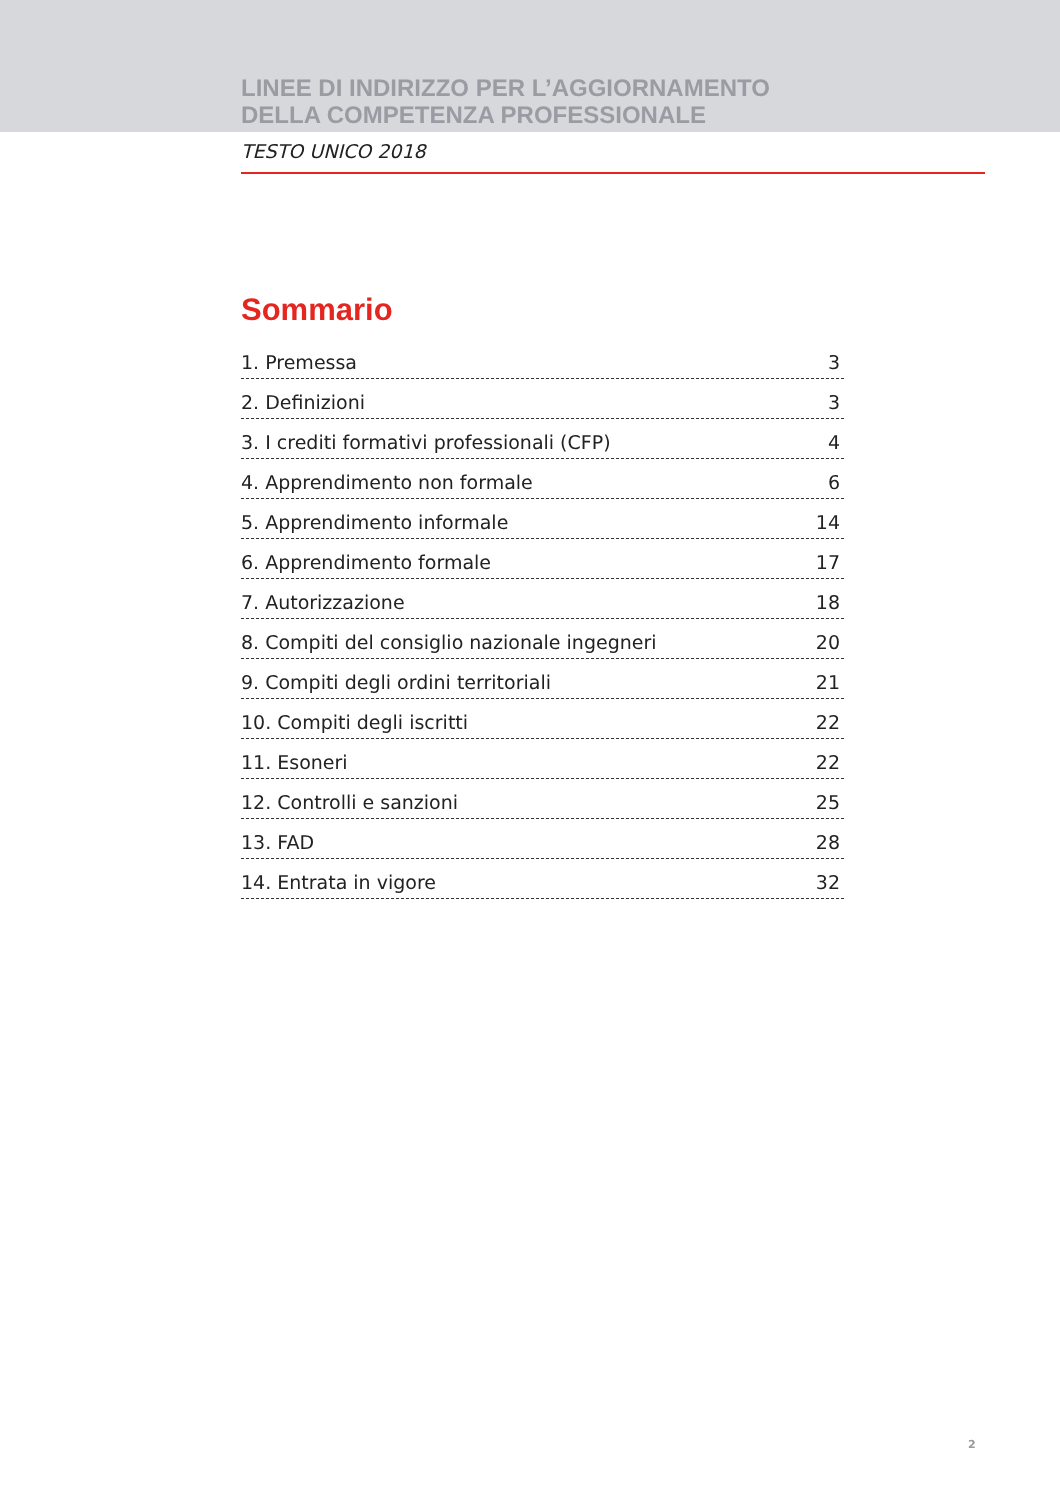LINEE DI INDIRIZZO PER L’AGGIORNAMENTO
DELLA COMPETENZA PROFESSIONALE
TESTO UNICO 2018
Sommario
1. Premessa 3
2. Definizioni 3
3. I crediti formativi professionali (CFP) 4
4. Apprendimento non formale 6
5. Apprendimento informale 14
6. Apprendimento formale 17
7. Autorizzazione 18
8. Compiti del consiglio nazionale ingegneri 20
9. Compiti degli ordini territoriali 21
10. Compiti degli iscritti 22
11. Esoneri 22
12. Controlli e sanzioni 25
13. FAD 28
14. Entrata in vigore 32
2